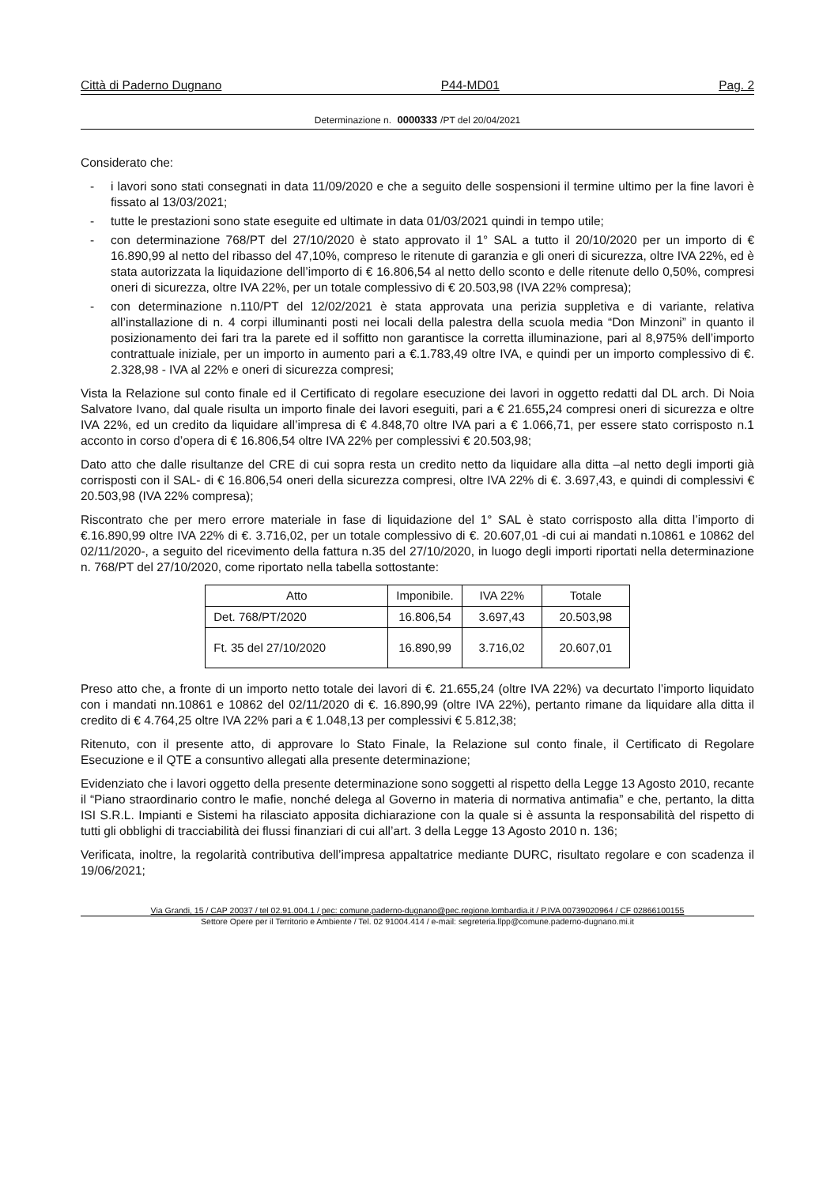Città di Paderno Dugnano P44-MD01 Pag. 2
Determinazione n. 0000333 /PT del 20/04/2021
Considerato che:
- i lavori sono stati consegnati in data 11/09/2020 e che a seguito delle sospensioni il termine ultimo per la fine lavori è fissato al 13/03/2021;
- tutte le prestazioni sono state eseguite ed ultimate in data 01/03/2021 quindi in tempo utile;
- con determinazione 768/PT del 27/10/2020 è stato approvato il 1° SAL a tutto il 20/10/2020 per un importo di € 16.890,99 al netto del ribasso del 47,10%, compreso le ritenute di garanzia e gli oneri di sicurezza, oltre IVA 22%, ed è stata autorizzata la liquidazione dell’importo di € 16.806,54 al netto dello sconto e delle ritenute dello 0,50%, compresi oneri di sicurezza, oltre IVA 22%, per un totale complessivo di € 20.503,98 (IVA 22% compresa);
- con determinazione n.110/PT del 12/02/2021 è stata approvata una perizia suppletiva e di variante, relativa all’installazione di n. 4 corpi illuminanti posti nei locali della palestra della scuola media “Don Minzoni” in quanto il posizionamento dei fari tra la parete ed il soffitto non garantisce la corretta illuminazione, pari al 8,975% dell’importo contrattuale iniziale, per un importo in aumento pari a €.1.783,49 oltre IVA, e quindi per un importo complessivo di €. 2.328,98 - IVA al 22% e oneri di sicurezza compresi;
Vista la Relazione sul conto finale ed il Certificato di regolare esecuzione dei lavori in oggetto redatti dal DL arch. Di Noia Salvatore Ivano, dal quale risulta un importo finale dei lavori eseguiti, pari a € 21.655, 24 compresi oneri di sicurezza e oltre IVA 22%, ed un credito da liquidare all’impresa di € 4.848,70 oltre IVA pari a € 1.066,71, per essere stato corrisposto n.1 acconto in corso d’opera di € 16.806,54 oltre IVA 22% per complessivi € 20.503,98;
Dato atto che dalle risultanze del CRE di cui sopra resta un credito netto da liquidare alla ditta –al netto degli importi già corrisposti con il SAL- di € 16.806,54 oneri della sicurezza compresi, oltre IVA 22% di €. 3.697,43, e quindi di complessivi € 20.503,98 (IVA 22% compresa);
Riscontrato che per mero errore materiale in fase di liquidazione del 1° SAL è stato corrisposto alla ditta l’importo di €.16.890,99 oltre IVA 22% di €. 3.716,02, per un totale complessivo di €. 20.607,01 -di cui ai mandati n.10861 e 10862 del 02/11/2020-, a seguito del ricevimento della fattura n.35 del 27/10/2020, in luogo degli importi riportati nella determinazione n. 768/PT del 27/10/2020, come riportato nella tabella sottostante:
| Atto | Imponibile. | IVA 22% | Totale |
| --- | --- | --- | --- |
| Det. 768/PT/2020 | 16.806,54 | 3.697,43 | 20.503,98 |
| Ft. 35 del 27/10/2020 | 16.890,99 | 3.716,02 | 20.607,01 |
Preso atto che, a fronte di un importo netto totale dei lavori di €. 21.655,24 (oltre IVA 22%) va decurtato l’importo liquidato con i mandati nn.10861 e 10862 del 02/11/2020 di €. 16.890,99 (oltre IVA 22%), pertanto rimane da liquidare alla ditta il credito di € 4.764,25 oltre IVA 22% pari a € 1.048,13 per complessivi € 5.812,38;
Ritenuto, con il presente atto, di approvare lo Stato Finale, la Relazione sul conto finale, il Certificato di Regolare Esecuzione e il QTE a consuntivo allegati alla presente determinazione;
Evidenziato che i lavori oggetto della presente determinazione sono soggetti al rispetto della Legge 13 Agosto 2010, recante il “Piano straordinario contro le mafie, nonché delega al Governo in materia di normativa antimafia” e che, pertanto, la ditta ISI S.R.L. Impianti e Sistemi ha rilasciato apposita dichiarazione con la quale si è assunta la responsabilità del rispetto di tutti gli obblighi di tracciabilità dei flussi finanziari di cui all’art. 3 della Legge 13 Agosto 2010 n. 136;
Verificata, inoltre, la regolarità contributiva dell’impresa appaltatrice mediante DURC, risultato regolare e con scadenza il 19/06/2021;
Via Grandi, 15 / CAP 20037 / tel 02.91.004.1 / pec: comune.paderno-dugnano@pec.regione.lombardia.it / P.IVA 00739020964 / CF 02866100155
Settore Opere per il Territorio e Ambiente / Tel. 02 91004.414 / e-mail: segreteria.llpp@comune.paderno-dugnano.mi.it